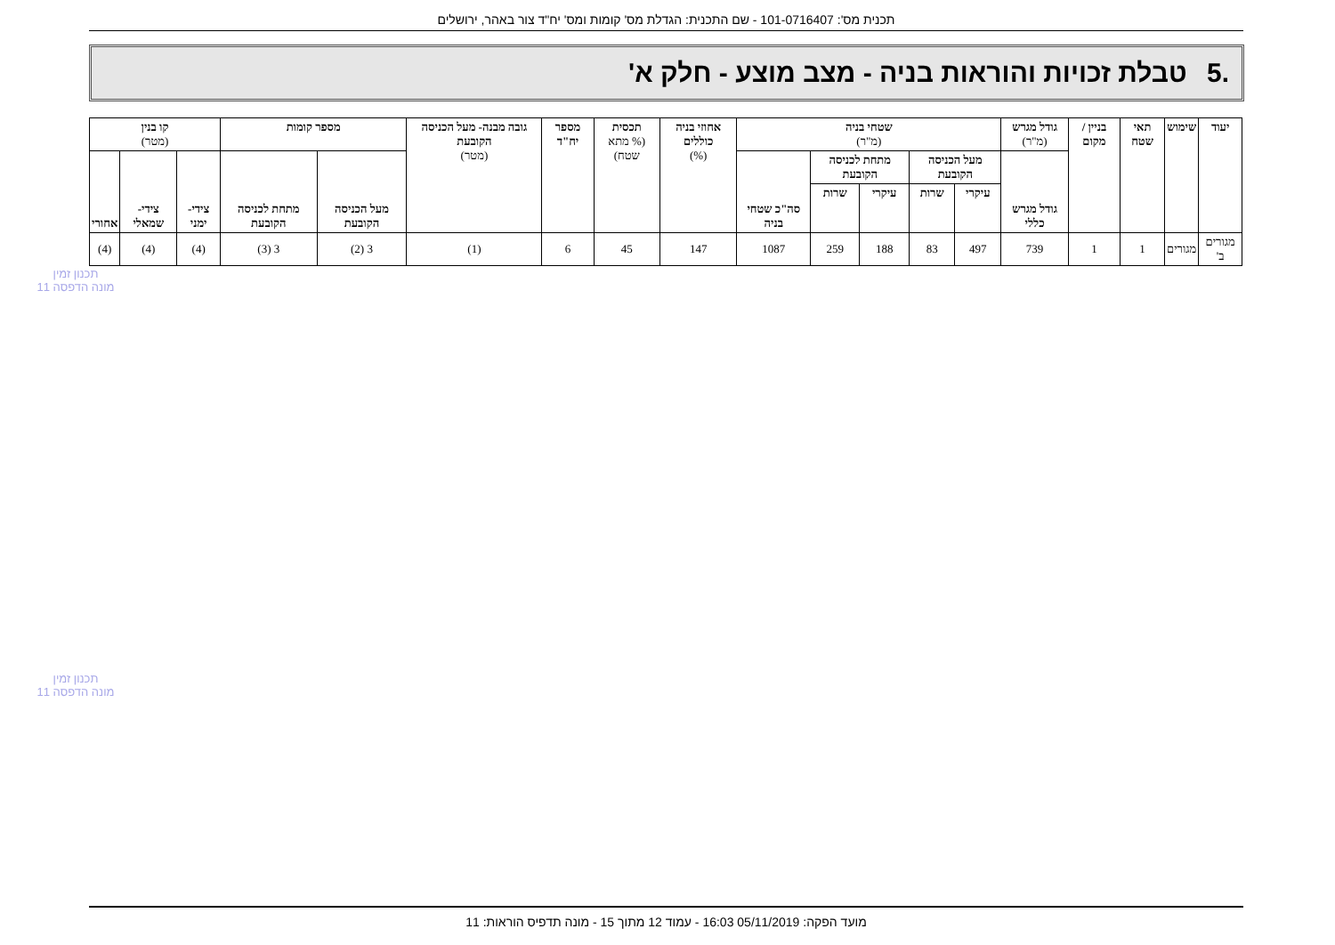תכנית מס': 101-0716407 - שם התכנית: הגדלת מס' קומות ומס' יח"ד צור באהר, ירושלים
.5 טבלת זכויות והוראות בניה - מצב מוצע - חלק א'
| יעוד | שימוש | תאי שטח | בניין / מקום | גודל מגרש (מ"ר) | שטחי בניה (מ"ר) | | | | | אחוזי בניה כוללים (%) | תכסית (% מתא שטח) | מספר יח"ד | גובה מבנה- מעל הכניסה הקובעת (מטר) | מספר קומות | | קו בנין (מטר) | | |
| --- | --- | --- | --- | --- | --- | --- | --- | --- | --- | --- | --- | --- | --- | --- | --- | --- | --- | --- |
| | | | | גודל מגרש כללי | מעל הכניסה הקובעת | | מתחת לכניסה הקובעת | | סה"כ שטחי בניה | | | | | מעל הכניסה הקובעת | מתחת לכניסה הקובעת | צידי- ימני | צידי- שמאלי | אחורי |
| | | | | | עיקרי | שרות | עיקרי | שרות | | | | | | | | | | |
| מגורים ב' | מגורים | 1 | 1 | 739 | 497 | 83 | 188 | 259 | 1087 | 147 | 45 | 6 | (1) | 3 (2) | 3 (3) | (4) | (4) | (4) |
תכנון זמין
מונה הדפסה 11
תכנון זמין
מונה הדפסה 11
מועד הפקה: 05/11/2019 16:03 - עמוד 12 מתוך 15 - מונה תדפיס הוראות: 11